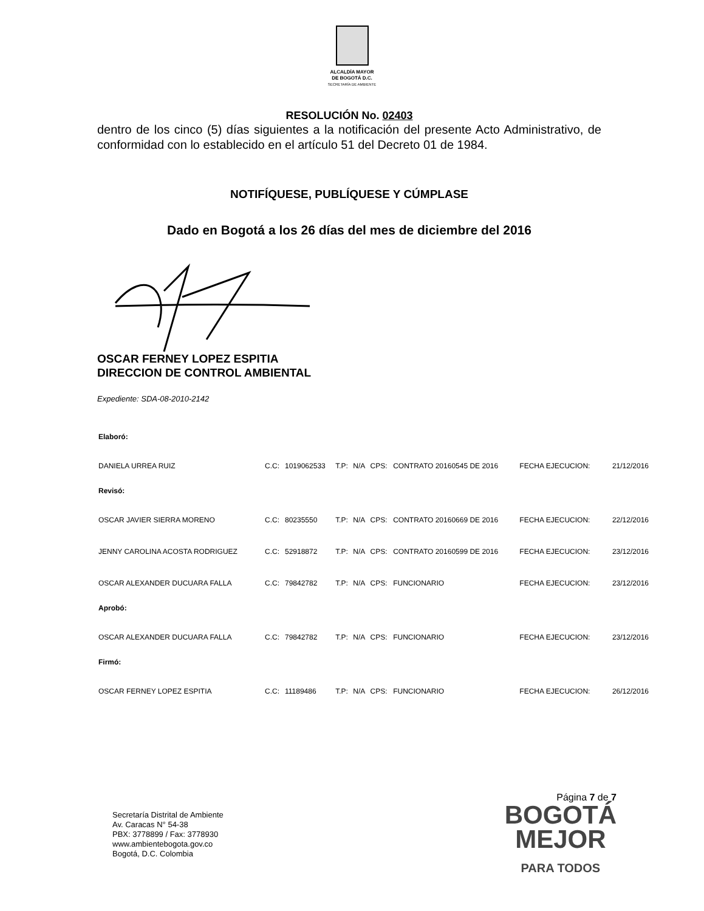ALCALDÍA MAYOR
DE BOGOTÁ D.C.
SECRETARÍA DE AMBIENTE
RESOLUCIÓN No. 02403
dentro de los cinco (5) días siguientes a la notificación del presente Acto Administrativo, de conformidad con lo establecido en el artículo 51 del Decreto 01 de 1984.
NOTIFÍQUESE, PUBLÍQUESE Y CÚMPLASE
Dado en Bogotá a los 26 días del mes de diciembre del 2016
OSCAR FERNEY LOPEZ ESPITIA
DIRECCION DE CONTROL AMBIENTAL
Expediente: SDA-08-2010-2142
| Elaboró: | | | | | | | | |
| DANIELA URREA RUIZ | C.C: | 1019062533 | T.P: | N/A | CPS: | CONTRATO 20160545 DE 2016 | FECHA EJECUCION: | 21/12/2016 |
| Revisó: | | | | | | | | |
| OSCAR JAVIER SIERRA MORENO | C.C: | 80235550 | T.P: | N/A | CPS: | CONTRATO 20160669 DE 2016 | FECHA EJECUCION: | 22/12/2016 |
| JENNY CAROLINA ACOSTA RODRIGUEZ | C.C: | 52918872 | T.P: | N/A | CPS: | CONTRATO 20160599 DE 2016 | FECHA EJECUCION: | 23/12/2016 |
| OSCAR ALEXANDER DUCUARA FALLA | C.C: | 79842782 | T.P: | N/A | CPS: | FUNCIONARIO | FECHA EJECUCION: | 23/12/2016 |
| Aprobó: | | | | | | | | |
| OSCAR ALEXANDER DUCUARA FALLA | C.C: | 79842782 | T.P: | N/A | CPS: | FUNCIONARIO | FECHA EJECUCION: | 23/12/2016 |
| Firmó: | | | | | | | | |
| OSCAR FERNEY LOPEZ ESPITIA | C.C: | 11189486 | T.P: | N/A | CPS: | FUNCIONARIO | FECHA EJECUCION: | 26/12/2016 |
Secretaría Distrital de Ambiente
Av. Caracas N° 54-38
PBX: 3778899 / Fax: 3778930
www.ambientebogota.gov.co
Bogotá, D.C. Colombia
Página 7 de 7
BOGOTÁ
MEJOR
PARA TODOS